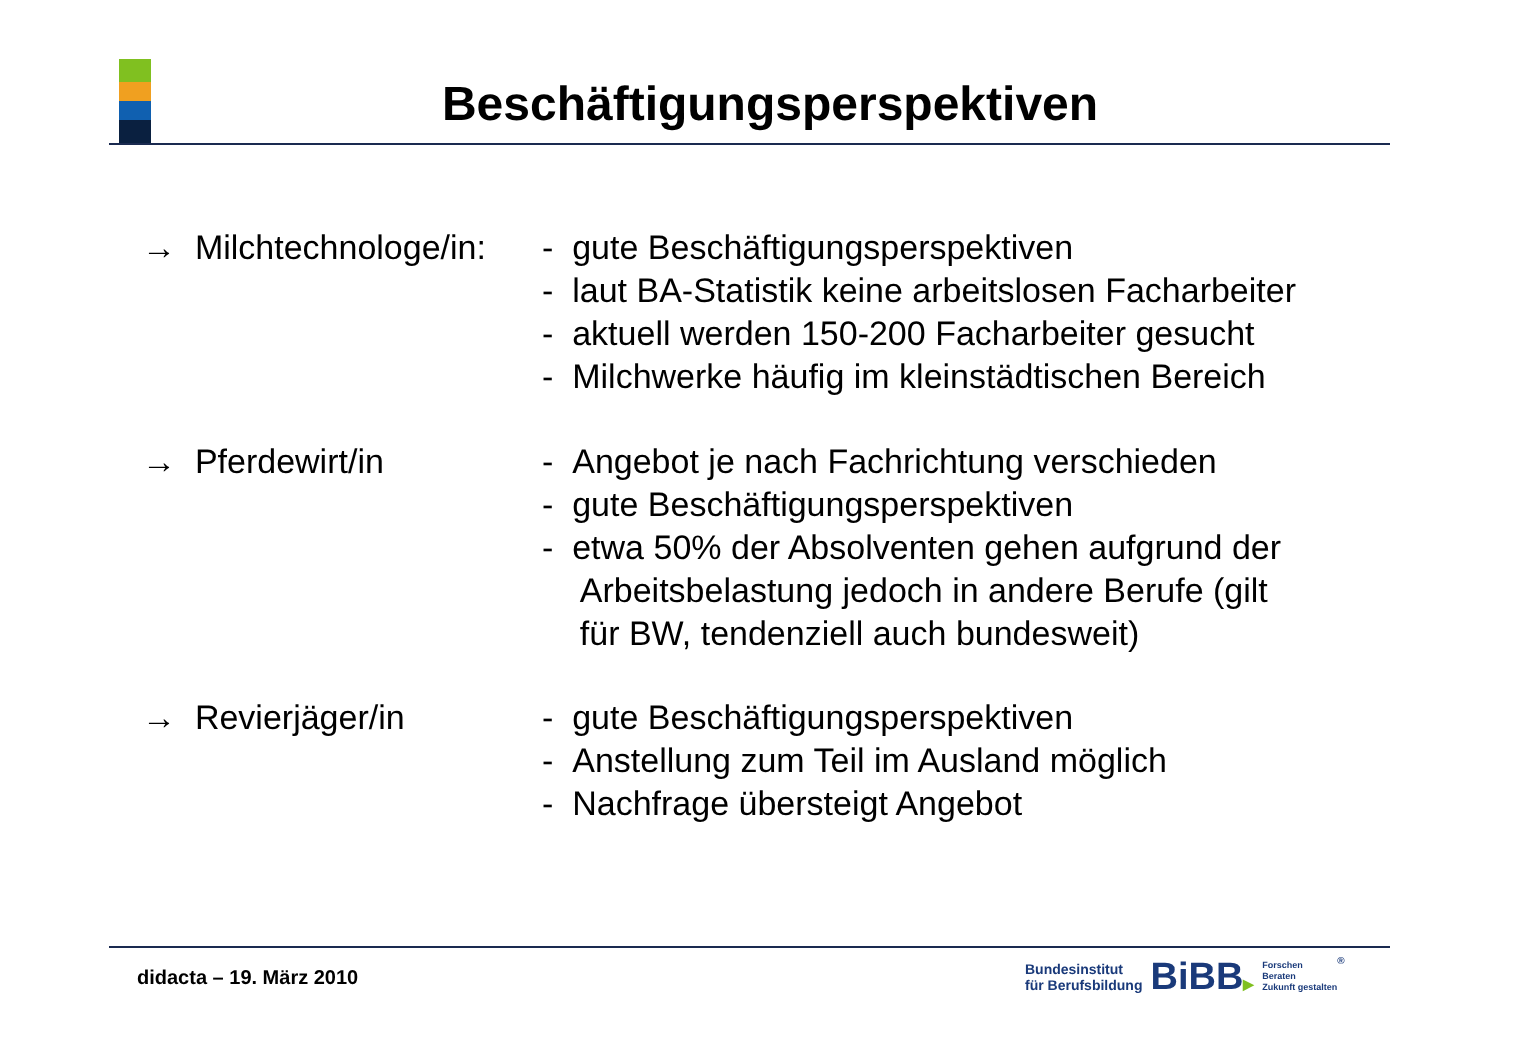Beschäftigungsperspektiven
→ Milchtechnologe/in:
- gute Beschäftigungsperspektiven
- laut BA-Statistik keine arbeitslosen Facharbeiter
- aktuell werden 150-200 Facharbeiter gesucht
- Milchwerke häufig im kleinstädtischen Bereich
→ Pferdewirt/in - Angebot je nach Fachrichtung verschieden
- gute Beschäftigungsperspektiven
- etwa 50% der Absolventen gehen aufgrund der
Arbeitsbelastung jedoch in andere Berufe (gilt
für BW, tendenziell auch bundesweit)
→ Revierjäger/in - gute Beschäftigungsperspektiven
- Anstellung zum Teil im Ausland möglich
- Nachfrage übersteigt Angebot
didacta – 19. März 2010
Bundesinstitut
für Berufsbildung
BiBB▶
Forschen
Beraten
Zukunft gestalten
®